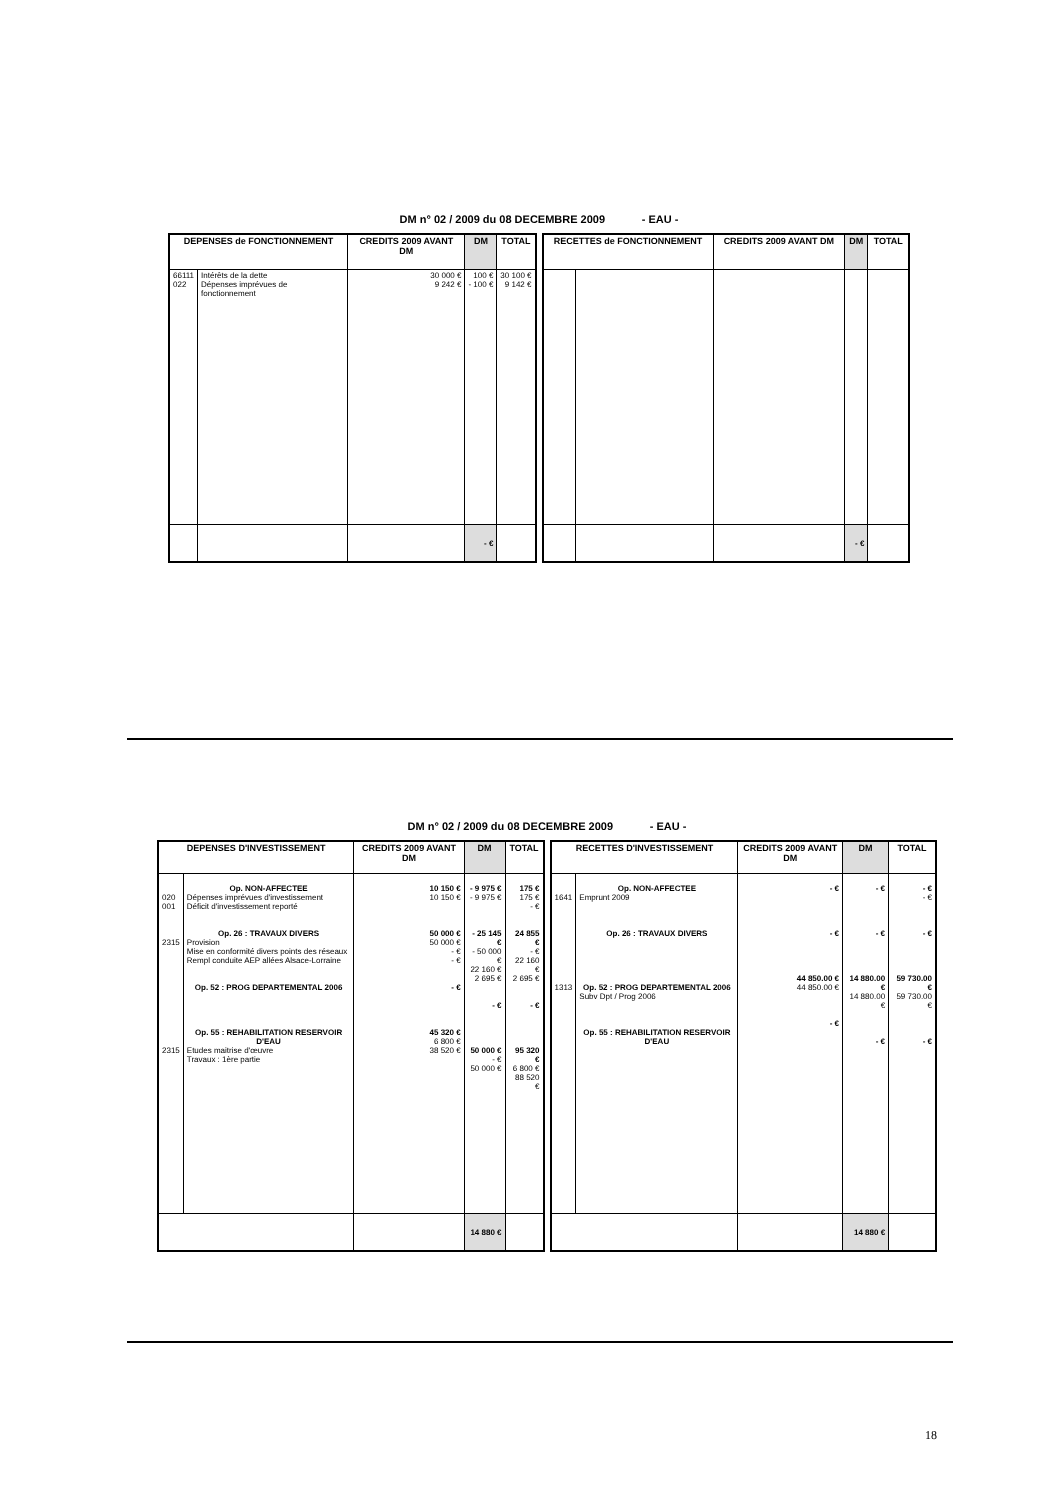DM n° 02 / 2009 du 08 DECEMBRE 2009 - EAU -
| DEPENSES de FONCTIONNEMENT | | CREDITS 2009 AVANT DM | DM | TOTAL |
| --- | --- | --- | --- | --- |
| 66111 022 | Intérêts de la dette Dépenses imprévues de fonctionnement | 30 000 € 9 242 € | 100 € - 100 € | 30 100 € 9 142 € |
| | | | - € | |
| RECETTES de FONCTIONNEMENT | | CREDITS 2009 AVANT DM | DM | TOTAL |
| --- | --- | --- | --- | --- |
| | | | - € | |
DM n° 02 / 2009 du 08 DECEMBRE 2009 - EAU -
| DEPENSES D'INVESTISSEMENT | | CREDITS 2009 AVANT DM | DM | TOTAL |
| --- | --- | --- | --- | --- |
| 020 001 2315 2315 | Op. NON-AFFECTEE Dépenses imprévues d'investissement Déficit d'investissement reporté Op. 26 : TRAVAUX DIVERS Provision Mise en conformité divers points des réseaux Rempl conduite AEP allées Alsace-Lorraine Op. 52 : PROG DEPARTEMENTAL 2006 Op. 55 : REHABILITATION RESERVOIR D'EAU Etudes maitrise d'œuvre Travaux : 1ère partie | 10 150 € 10 150 € 50 000 € 50 000 € - € - € - € 45 320 € 6 800 € 38 520 € | - 9 975 € - 9 975 € - 25 145 € - 50 000 € 22 160 € 2 695 € - € 50 000 € - € 50 000 € | 175 € 175 € - € 24 855 € - € 22 160 € 2 695 € - € 95 320 € 6 800 € 88 520 € |
| | | | 14 880 € | |
| RECETTES D'INVESTISSEMENT | | CREDITS 2009 AVANT DM | DM | TOTAL |
| --- | --- | --- | --- | --- |
| 1641 1313 | Op. NON-AFFECTEE Emprunt 2009 Op. 26 : TRAVAUX DIVERS Op. 52 : PROG DEPARTEMENTAL 2006 Subv Dpt / Prog 2006 Op. 55 : REHABILITATION RESERVOIR D'EAU | - € - € 44 850.00 € 44 850.00 € - € | - € - € 14 880.00 € 14 880.00 € - € | - € - € - € 59 730.00 € 59 730.00 € - € |
| | | | 14 880 € | |
18